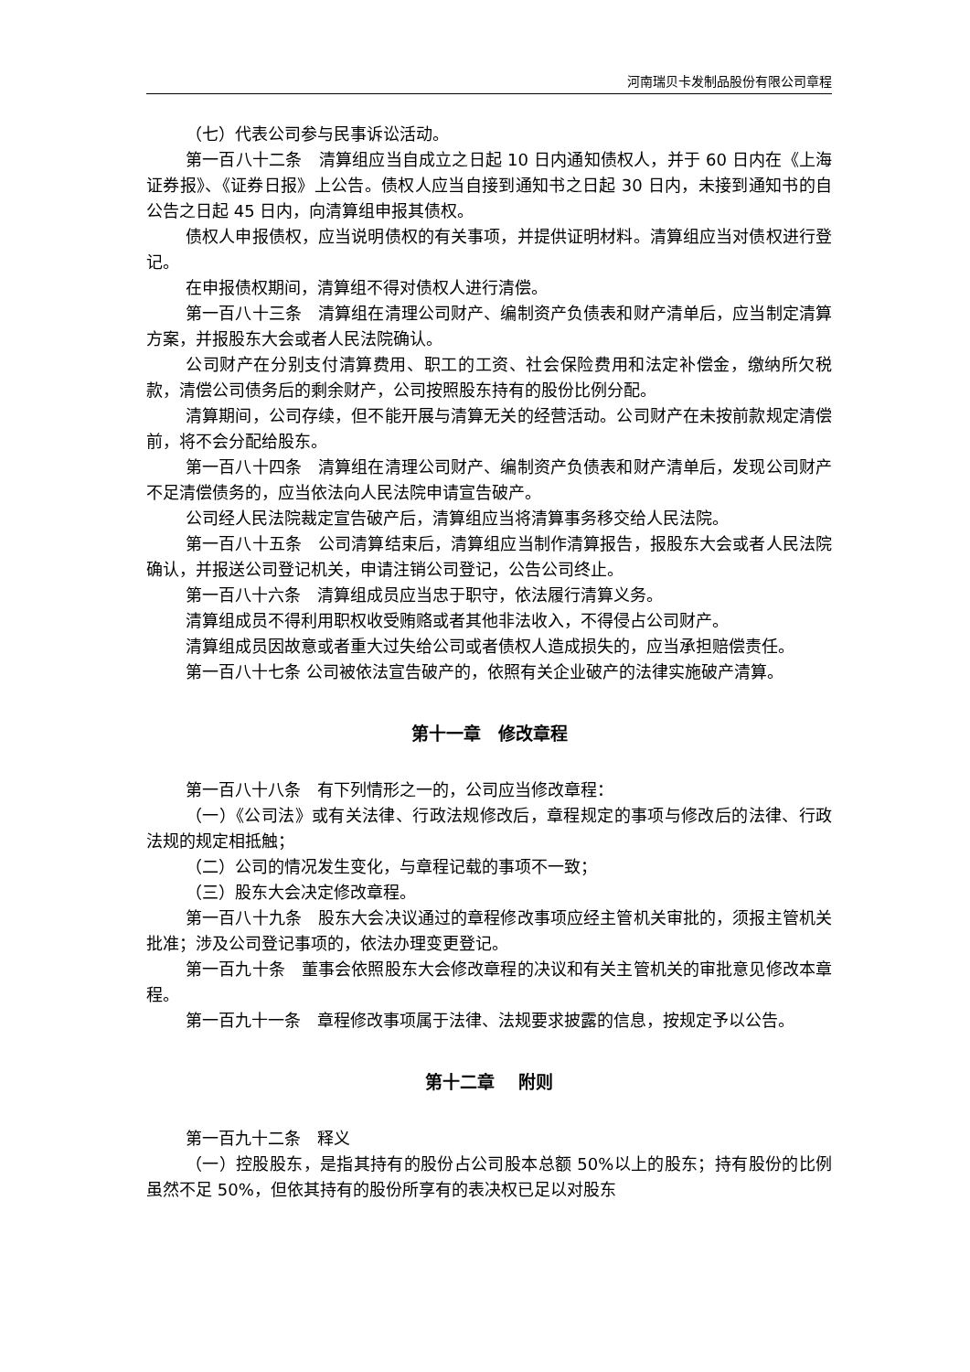河南瑞贝卡发制品股份有限公司章程
（七）代表公司参与民事诉讼活动。
第一百八十二条　清算组应当自成立之日起 10 日内通知债权人，并于 60 日内在《上海证券报》、《证券日报》上公告。债权人应当自接到通知书之日起 30 日内，未接到通知书的自公告之日起 45 日内，向清算组申报其债权。
债权人申报债权，应当说明债权的有关事项，并提供证明材料。清算组应当对债权进行登记。
在申报债权期间，清算组不得对债权人进行清偿。
第一百八十三条　清算组在清理公司财产、编制资产负债表和财产清单后，应当制定清算方案，并报股东大会或者人民法院确认。
公司财产在分别支付清算费用、职工的工资、社会保险费用和法定补偿金，缴纳所欠税款，清偿公司债务后的剩余财产，公司按照股东持有的股份比例分配。
清算期间，公司存续，但不能开展与清算无关的经营活动。公司财产在未按前款规定清偿前，将不会分配给股东。
第一百八十四条　清算组在清理公司财产、编制资产负债表和财产清单后，发现公司财产不足清偿债务的，应当依法向人民法院申请宣告破产。
公司经人民法院裁定宣告破产后，清算组应当将清算事务移交给人民法院。
第一百八十五条　公司清算结束后，清算组应当制作清算报告，报股东大会或者人民法院确认，并报送公司登记机关，申请注销公司登记，公告公司终止。
第一百八十六条　清算组成员应当忠于职守，依法履行清算义务。
清算组成员不得利用职权收受贿赂或者其他非法收入，不得侵占公司财产。
清算组成员因故意或者重大过失给公司或者债权人造成损失的，应当承担赔偿责任。
第一百八十七条 公司被依法宣告破产的，依照有关企业破产的法律实施破产清算。
第十一章　修改章程
第一百八十八条　有下列情形之一的，公司应当修改章程：
（一）《公司法》或有关法律、行政法规修改后，章程规定的事项与修改后的法律、行政法规的规定相抵触；
（二）公司的情况发生变化，与章程记载的事项不一致；
（三）股东大会决定修改章程。
第一百八十九条　股东大会决议通过的章程修改事项应经主管机关审批的，须报主管机关批准；涉及公司登记事项的，依法办理变更登记。
第一百九十条　董事会依照股东大会修改章程的决议和有关主管机关的审批意见修改本章程。
第一百九十一条　章程修改事项属于法律、法规要求披露的信息，按规定予以公告。
第十二章　 附则
第一百九十二条　释义
（一）控股股东，是指其持有的股份占公司股本总额 50%以上的股东；持有股份的比例虽然不足 50%，但依其持有的股份所享有的表决权已足以对股东